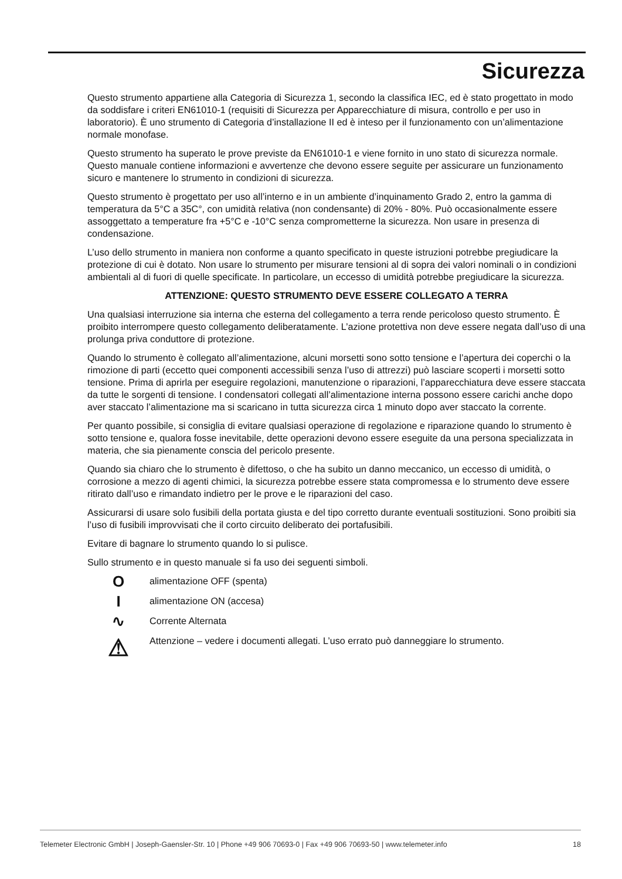Sicurezza
Questo strumento appartiene alla Categoria di Sicurezza 1, secondo la classifica IEC, ed è stato progettato in modo da soddisfare i criteri EN61010-1 (requisiti di Sicurezza per Apparecchiature di misura, controllo e per uso in laboratorio). È uno strumento di Categoria d’installazione II ed è inteso per il funzionamento con un’alimentazione normale monofase.
Questo strumento ha superato le prove previste da EN61010-1 e viene fornito in uno stato di sicurezza normale. Questo manuale contiene informazioni e avvertenze che devono essere seguite per assicurare un funzionamento sicuro e mantenere lo strumento in condizioni di sicurezza.
Questo strumento è progettato per uso all’interno e in un ambiente d’inquinamento Grado 2, entro la gamma di temperatura da 5°C a 35C°, con umidità relativa (non condensante) di 20% - 80%. Può occasionalmente essere assoggettato a temperature fra +5°C e -10°C senza compromet­terne la sicurezza. Non usare in presenza di condensazione.
L’uso dello strumento in maniera non conforme a quanto specificato in queste istruzioni potrebbe pregiudicare la protezione di cui è dotato. Non usare lo strumento per misurare tensioni al di sopra dei valori nominali o in condizioni ambientali al di fuori di quelle specificate. In particolare, un eccesso di umidità potrebbe pregiudicare la sicurezza.
ATTENZIONE: QUESTO STRUMENTO DEVE ESSERE COLLEGATO A TERRA
Una qualsiasi interruzione sia interna che esterna del collegamento a terra rende pericoloso questo strumento. È proibito interrompere questo collegamento deliberatamente. L’azione protettiva non deve essere negata dall’uso di una prolunga priva conduttore di protezione.
Quando lo strumento è collegato all’alimentazione, alcuni morsetti sono sotto tensione e l’apertura dei coperchi o la rimozione di parti (eccetto quei componenti accessibili senza l’uso di attrezzi) può lasciare scoperti i morsetti sotto tensione. Prima di aprirla per eseguire regolazioni, manutenzione o riparazioni, l’apparecchiatura deve essere staccata da tutte le sorgenti di tensione. I condensatori collegati all’alimentazione interna possono essere carichi anche dopo aver staccato l’alimentazione ma si scaricano in tutta sicurezza circa 1 minuto dopo aver staccato la corrente.
Per quanto possibile, si consiglia di evitare qualsiasi operazione di regolazione e riparazione quando lo strumento è sotto tensione e, qualora fosse inevitabile, dette operazioni devono essere eseguite da una persona specializzata in materia, che sia pienamente conscia del pericolo presente.
Quando sia chiaro che lo strumento è difettoso, o che ha subito un danno meccanico, un eccesso di umidità, o corrosione a mezzo di agenti chimici, la sicurezza potrebbe essere stata compromessa e lo strumento deve essere ritirato dall’uso e rimandato indietro per le prove e le riparazioni del caso.
Assicurarsi di usare solo fusibili della portata giusta e del tipo corretto durante eventuali sostituzioni. Sono proibiti sia l’uso di fusibili improvvisati che il corto circuito deliberato dei portafusibili.
Evitare di bagnare lo strumento quando lo si pulisce.
Sullo strumento e in questo manuale si fa uso dei seguenti simboli.
O
alimentazione OFF (spenta)
I
alimentazione ON (accesa)
∿
Corrente Alternata
⚠
Attenzione – vedere i documenti allegati. L’uso errato può danneggiare lo strumento.
Telemeter Electronic GmbH | Joseph-Gaensler-Str. 10 | Phone +49 906 70693-0 | Fax +49 906 70693-50 | www.telemeter.info 18